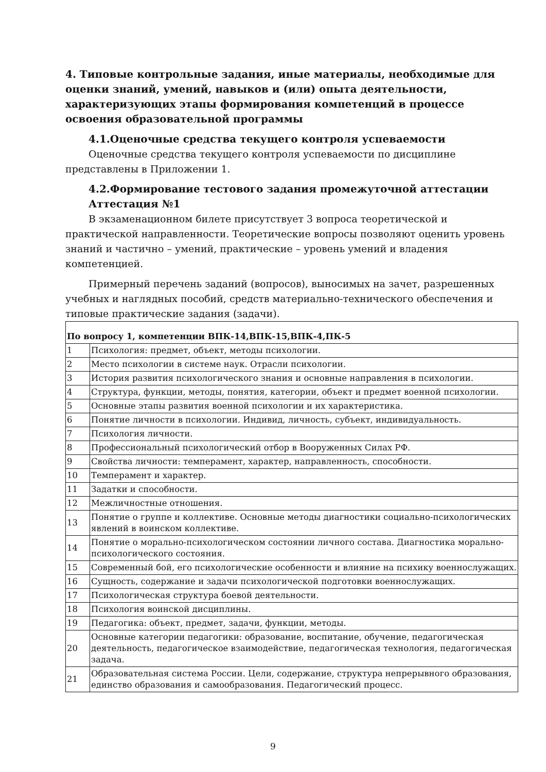4. Типовые контрольные задания, иные материалы, необходимые для оценки знаний, умений, навыков и (или) опыта деятельности, характеризующих этапы формирования компетенций в процессе освоения образовательной программы
4.1.Оценочные средства текущего контроля успеваемости
Оценочные средства текущего контроля успеваемости по дисциплине представлены в Приложении 1.
4.2.Формирование тестового задания промежуточной аттестации
Аттестация №1
В экзаменационном билете присутствует 3 вопроса теоретической и практической направленности. Теоретические вопросы позволяют оценить уровень знаний и частично – умений, практические – уровень умений и владения компетенцией.
Примерный перечень заданий (вопросов), выносимых на зачет, разрешенных учебных и наглядных пособий, средств материально-технического обеспечения и типовые практические задания (задачи).
| По вопросу 1, компетенции ВПК-14,ВПК-15,ВПК-4,ПК-5 | |
| --- | --- |
| 1 | Психология: предмет, объект, методы психологии. |
| 2 | Место психологии в системе наук. Отрасли психологии. |
| 3 | История развития психологического знания и основные направления в психологии. |
| 4 | Структура, функции, методы, понятия, категории, объект и предмет военной психологии. |
| 5 | Основные этапы развития военной психологии и их характеристика. |
| 6 | Понятие личности в психологии. Индивид, личность, субъект, индивидуальность. |
| 7 | Психология личности. |
| 8 | Профессиональный психологический отбор в Вооруженных Силах РФ. |
| 9 | Свойства личности: темперамент, характер, направленность, способности. |
| 10 | Темперамент и характер. |
| 11 | Задатки и способности. |
| 12 | Межличностные отношения. |
| 13 | Понятие о группе и коллективе. Основные методы диагностики социально-психологических явлений в воинском коллективе. |
| 14 | Понятие о морально-психологическом состоянии личного состава. Диагностика морально-психологического состояния. |
| 15 | Современный бой, его психологические особенности и влияние на психику военнослужащих. |
| 16 | Сущность, содержание и задачи психологической подготовки военнослужащих. |
| 17 | Психологическая структура боевой деятельности. |
| 18 | Психология воинской дисциплины. |
| 19 | Педагогика: объект, предмет, задачи, функции, методы. |
| 20 | Основные категории педагогики: образование, воспитание, обучение, педагогическая деятельность, педагогическое взаимодействие, педагогическая технология, педагогическая задача. |
| 21 | Образовательная система России. Цели, содержание, структура непрерывного образования, единство образования и самообразования. Педагогический процесс. |
9